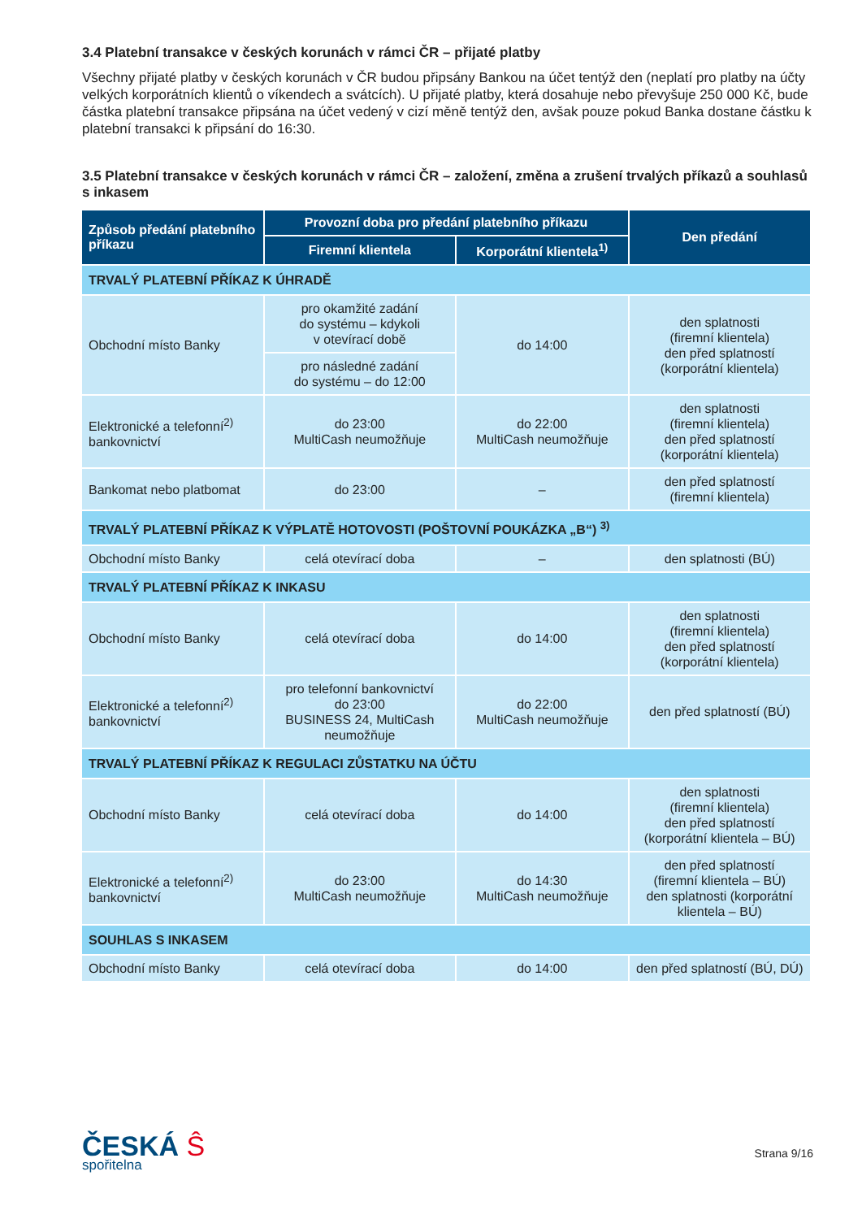3.4 Platební transakce v českých korunách v rámci ČR – přijaté platby
Všechny přijaté platby v českých korunách v ČR budou připsány Bankou na účet tentýž den (neplatí pro platby na účty velkých korporátních klientů o víkendech a svátcích). U přijaté platby, která dosahuje nebo převyšuje 250 000 Kč, bude částka platební transakce připsána na účet vedený v cizí měně tentýž den, avšak pouze pokud Banka dostane částku k platební transakci k připsání do 16:30.
3.5 Platební transakce v českých korunách v rámci ČR – založení, změna a zrušení trvalých příkazů a souhlasů s inkasem
| Způsob předání platebního příkazu | Provozní doba pro předání platebního příkazu | | Den předání |
| --- | --- | --- | --- |
| | Firemní klientela | Korporátní klientela<sup>1)</sup> | |
| TRVALÝ PLATEBNÍ PŘÍKAZ K ÚHRADĚ | | | |
| Obchodní místo Banky | pro okamžité zadání do systému – kdykoli v otevírací době | do 14:00 | den splatnosti (firemní klientela) den před splatností (korporátní klientela) |
| | pro následné zadání do systému – do 12:00 | | |
| Elektronické a telefonní<sup>2)</sup> bankovnictví | do 23:00 MultiCash neumožňuje | do 22:00 MultiCash neumožňuje | den splatnosti (firemní klientela) den před splatností (korporátní klientela) |
| Bankomat nebo platbomat | do 23:00 | – | den před splatností (firemní klientela) |
| TRVALÝ PLATEBNÍ PŘÍKAZ K VÝPLATĚ HOTOVOSTI (POŠTOVNÍ POUKÁZKA „B“) <sup>3)</sup> | | | |
| Obchodní místo Banky | celá otevírací doba | – | den splatnosti (BÚ) |
| TRVALÝ PLATEBNÍ PŘÍKAZ K INKASU | | | |
| Obchodní místo Banky | celá otevírací doba | do 14:00 | den splatnosti (firemní klientela) den před splatností (korporátní klientela) |
| Elektronické a telefonní<sup>2)</sup> bankovnictví | pro telefonní bankovnictví do 23:00 BUSINESS 24, MultiCash neumožňuje | do 22:00 MultiCash neumožňuje | den před splatností (BÚ) |
| TRVALÝ PLATEBNÍ PŘÍKAZ K REGULACI ZŮSTATKU NA ÚČTU | | | |
| Obchodní místo Banky | celá otevírací doba | do 14:00 | den splatnosti (firemní klientela) den před splatností (korporátní klientela – BÚ) |
| Elektronické a telefonní<sup>2)</sup> bankovnictví | do 23:00 MultiCash neumožňuje | do 14:30 MultiCash neumožňuje | den před splatností (firemní klientela – BÚ) den splatnosti (korporátní klientela – BÚ) |
| SOUHLAS S INKASEM | | | |
| Obchodní místo Banky | celá otevírací doba | do 14:00 | den před splatností (BÚ, DÚ) |
ČESKÁ Ŝ
spořitelna
Strana 9/16